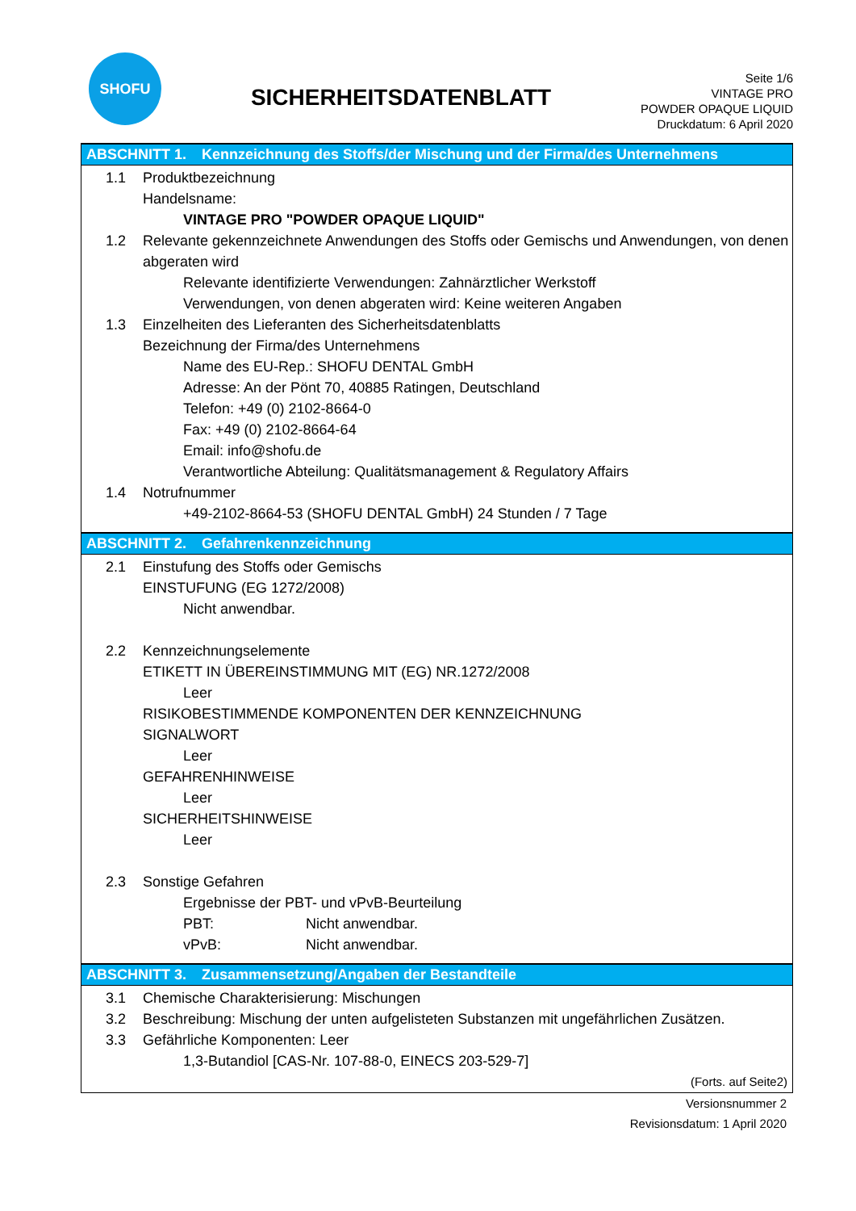SHOFU
SICHERHEITSDATENBLATT
Seite 1/6
VINTAGE PRO
POWDER OPAQUE LIQUID
Druckdatum: 6 April 2020
ABSCHNITT 1. Kennzeichnung des Stoffs/der Mischung und der Firma/des Unternehmens
1.1 Produktbezeichnung
Handelsname:
VINTAGE PRO "POWDER OPAQUE LIQUID"
1.2 Relevante gekennzeichnete Anwendungen des Stoffs oder Gemischs und Anwendungen, von denen abgeraten wird
Relevante identifizierte Verwendungen: Zahnärztlicher Werkstoff
Verwendungen, von denen abgeraten wird: Keine weiteren Angaben
1.3 Einzelheiten des Lieferanten des Sicherheitsdatenblatts
Bezeichnung der Firma/des Unternehmens
Name des EU-Rep.: SHOFU DENTAL GmbH
Adresse: An der Pönt 70, 40885 Ratingen, Deutschland
Telefon: +49 (0) 2102-8664-0
Fax: +49 (0) 2102-8664-64
Email: info@shofu.de
Verantwortliche Abteilung: Qualitätsmanagement & Regulatory Affairs
1.4 Notrufnummer
+49-2102-8664-53 (SHOFU DENTAL GmbH) 24 Stunden / 7 Tage
ABSCHNITT 2. Gefahrenkennzeichnung
2.1 Einstufung des Stoffs oder Gemischs
EINSTUFUNG (EG 1272/2008)
Nicht anwendbar.
2.2 Kennzeichnungselemente
ETIKETT IN ÜBEREINSTIMMUNG MIT (EG) NR.1272/2008
Leer
RISIKOBESTIMMENDE KOMPONENTEN DER KENNZEICHNUNG
SIGNALWORT
Leer
GEFAHRENHINWEISE
Leer
SICHERHEITSHINWEISE
Leer
2.3 Sonstige Gefahren
Ergebnisse der PBT- und vPvB-Beurteilung
PBT: Nicht anwendbar.
vPvB: Nicht anwendbar.
ABSCHNITT 3. Zusammensetzung/Angaben der Bestandteile
3.1 Chemische Charakterisierung: Mischungen
3.2 Beschreibung: Mischung der unten aufgelisteten Substanzen mit ungefährlichen Zusätzen.
3.3 Gefährliche Komponenten: Leer
1,3-Butandiol [CAS-Nr. 107-88-0, EINECS 203-529-7]
(Forts. auf Seite2)
Versionsnummer 2
Revisionsdatum: 1 April 2020